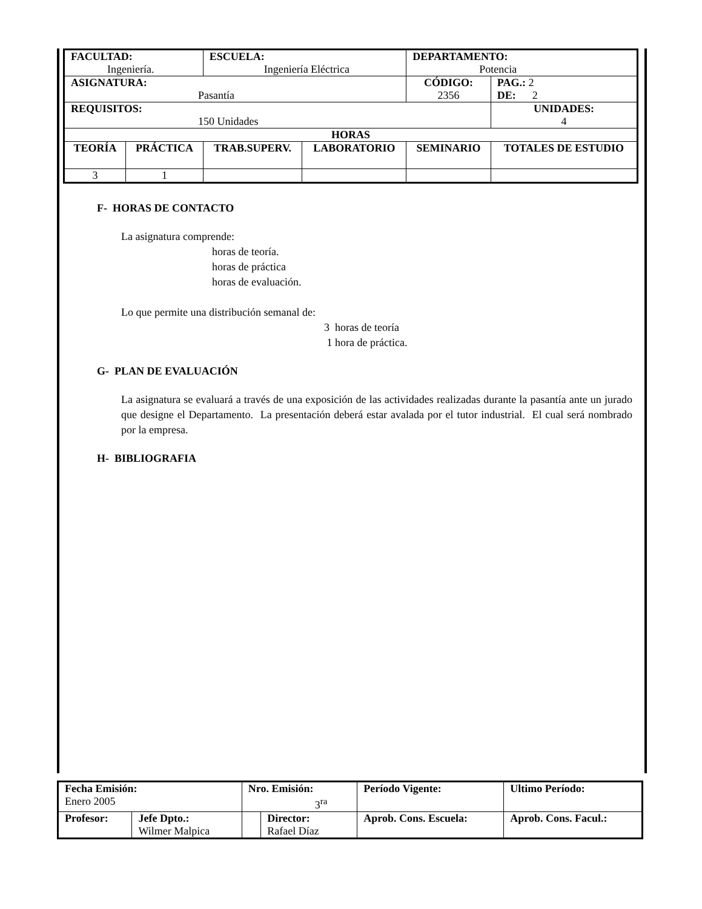| FACULTAD: Ingeniería. | | ESCUELA: Ingeniería Eléctrica | | DEPARTAMENTO: Potencia | |
| ASIGNATURA: Pasantía | | | | CÓDIGO: 2356 | PAG.: 2 DE: 2 |
| REQUISITOS: 150 Unidades | | | | | UNIDADES: 4 |
| HORAS | | | | | |
| TEORÍA | PRÁCTICA | TRAB.SUPERV. | LABORATORIO | SEMINARIO | TOTALES DE ESTUDIO |
| 3 | 1 | | | | |
F- HORAS DE CONTACTO
La asignatura comprende:
horas de teoría.
horas de práctica
horas de evaluación.
Lo que permite una distribución semanal de:
3 horas de teoría
1 hora de práctica.
G- PLAN DE EVALUACIÓN
La asignatura se evaluará a través de una exposición de las actividades realizadas durante la pasantía ante un jurado que designe el Departamento. La presentación deberá estar avalada por el tutor industrial. El cual será nombrado por la empresa.
H- BIBLIOGRAFIA
| Fecha Emisión: Enero 2005 | | Nro. Emisión: 3<sup>ra</sup> | | Período Vigente: | Ultimo Período: |
| Profesor: | Jefe Dpto.: Wilmer Malpica | | Director: Rafael Díaz | Aprob. Cons. Escuela: | Aprob. Cons. Facul.: |